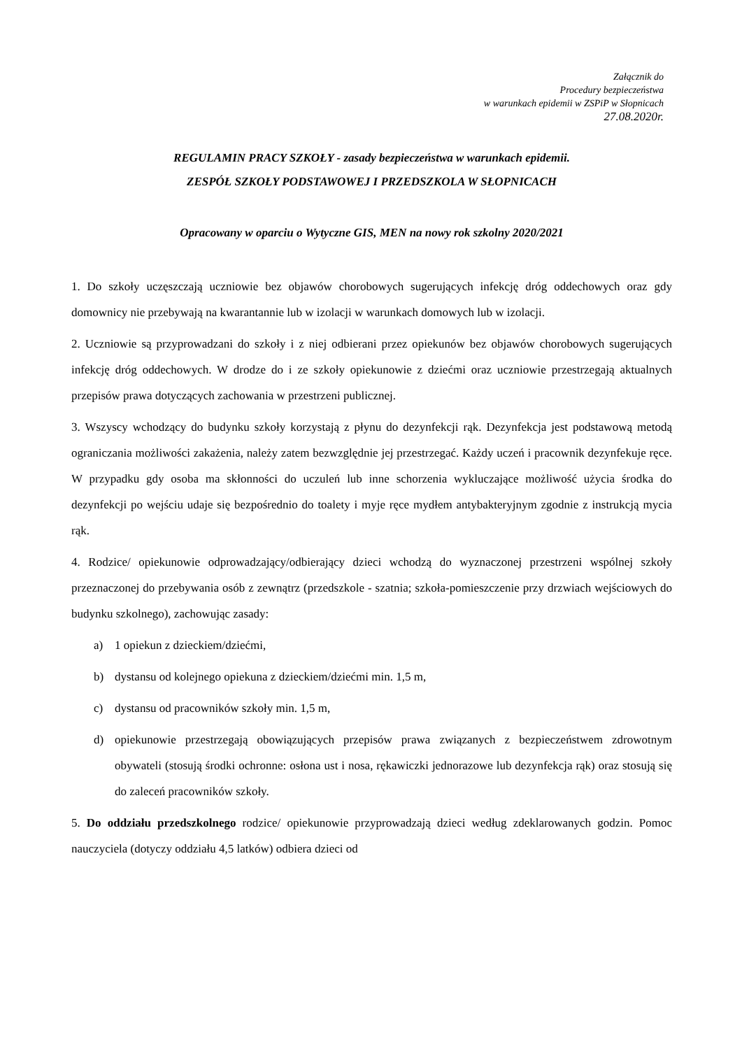Załącznik do
Procedury bezpieczeństwa
w warunkach epidemii w ZSPiP w Słopnicach
27.08.2020r.
REGULAMIN PRACY SZKOŁY - zasady bezpieczeństwa w warunkach epidemii.
ZESPÓŁ SZKOŁY PODSTAWOWEJ I PRZEDSZKOLA W SŁOPNICACH
Opracowany w oparciu o Wytyczne GIS, MEN na nowy rok szkolny 2020/2021
1. Do szkoły uczęszczają uczniowie bez objawów chorobowych sugerujących infekcję dróg oddechowych oraz gdy domownicy nie przebywają na kwarantannie lub w izolacji w warunkach domowych lub w izolacji.
2. Uczniowie są przyprowadzani do szkoły i z niej odbierani przez opiekunów bez objawów chorobowych sugerujących infekcję dróg oddechowych. W drodze do i ze szkoły opiekunowie z dziećmi oraz uczniowie przestrzegają aktualnych przepisów prawa dotyczących zachowania w przestrzeni publicznej.
3. Wszyscy wchodzący do budynku szkoły korzystają z płynu do dezynfekcji rąk. Dezynfekcja jest podstawową metodą ograniczania możliwości zakażenia, należy zatem bezwzględnie jej przestrzegać. Każdy uczeń i pracownik dezynfekuje ręce. W przypadku gdy osoba ma skłonności do uczuleń lub inne schorzenia wykluczające możliwość użycia środka do dezynfekcji po wejściu udaje się bezpośrednio do toalety i myje ręce mydłem antybakteryjnym zgodnie z instrukcją mycia rąk.
4. Rodzice/ opiekunowie odprowadzający/odbierający dzieci wchodzą do wyznaczonej przestrzeni wspólnej szkoły przeznaczonej do przebywania osób z zewnątrz (przedszkole - szatnia; szkoła-pomieszczenie przy drzwiach wejściowych do budynku szkolnego), zachowując zasady:
a) 1 opiekun z dzieckiem/dziećmi,
b) dystansu od kolejnego opiekuna z dzieckiem/dziećmi min. 1,5 m,
c) dystansu od pracowników szkoły min. 1,5 m,
d) opiekunowie przestrzegają obowiązujących przepisów prawa związanych z bezpieczeństwem zdrowotnym obywateli (stosują środki ochronne: osłona ust i nosa, rękawiczki jednorazowe lub dezynfekcja rąk) oraz stosują się do zaleceń pracowników szkoły.
5. Do oddziału przedszkolnego rodzice/ opiekunowie przyprowadzają dzieci według zdeklarowanych godzin. Pomoc nauczyciela (dotyczy oddziału 4,5 latków) odbiera dzieci od